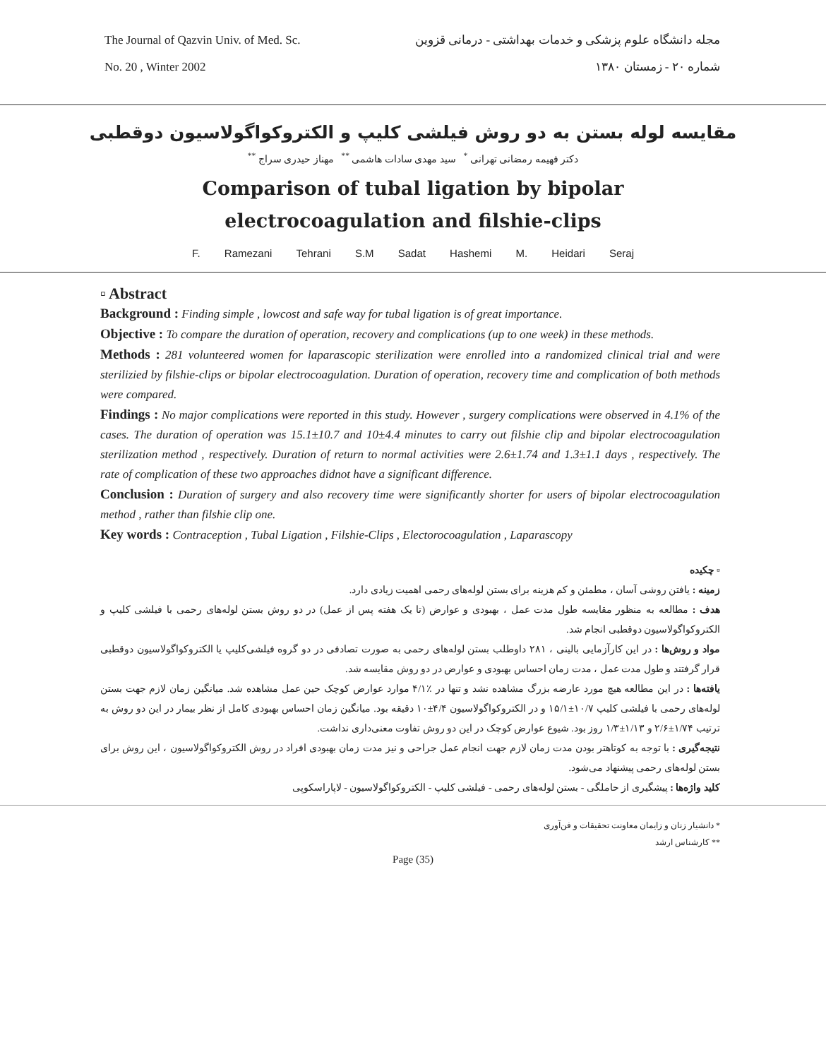The Journal of Qazvin Univ. of Med. Sc.
No. 20 , Winter 2002
مجله دانشگاه علوم پزشکی و خدمات بهداشتی - درمانی قزوین
شماره ۲۰ - زمستان ۱۳۸۰
مقایسه لوله بستن به دو روش فیلشی کلیپ و الکتروکواگولاسیون دوقطبی
دکتر فهیمه رمضانی تهرانی <sup>*</sup> سید مهدی سادات هاشمی <sup>**</sup> مهناز حیدری سراج <sup>**</sup>
Comparison of tubal ligation by bipolar
electrocoagulation and filshie-clips
F. Ramezani Tehrani S.M Sadat Hashemi M. Heidari Seraj
▫ Abstract
Background : Finding simple , lowcost and safe way for tubal ligation is of great importance.
Objective : To compare the duration of operation, recovery and complications (up to one week) in these methods.
Methods : 281 volunteered women for laparascopic sterilization were enrolled into a randomized clinical trial and were sterilizied by filshie-clips or bipolar electrocoagulation. Duration of operation, recovery time and complication of both methods were compared.
Findings : No major complications were reported in this study. However , surgery complications were observed in 4.1% of the cases. The duration of operation was 15.1±10.7 and 10±4.4 minutes to carry out filshie clip and bipolar electrocoagulation sterilization method , respectively. Duration of return to normal activities were 2.6±1.74 and 1.3±1.1 days , respectively. The rate of complication of these two approaches didnot have a significant difference.
Conclusion : Duration of surgery and also recovery time were significantly shorter for users of bipolar electrocoagulation method , rather than filshie clip one.
Key words : Contraception , Tubal Ligation , Filshie-Clips , Electorocoagulation , Laparascopy
▫ چکیده
زمینه : یافتن روشی آسان ، مطمئن و کم هزینه برای بستن لوله‌های رحمی اهمیت زیادی دارد.
هدف : مطالعه به منظور مقایسه طول مدت عمل ، بهبودی و عوارض (تا یک هفته پس از عمل) در دو روش بستن لوله‌های رحمی با فیلشی کلیپ و الکتروکواگولاسیون دوقطبی انجام شد.
مواد و روش‌ها : در این کارآزمایی بالینی ، ۲۸۱ داوطلب بستن لوله‌های رحمی به صورت تصادفی در دو گروه فیلشی‌کلیپ یا الکتروکواگولاسیون دوقطبی قرار گرفتند و طول مدت عمل ، مدت زمان احساس بهبودی و عوارض در دو روش مقایسه شد.
یافته‌ها : در این مطالعه هیچ مورد عارضه بزرگ مشاهده نشد و تنها در ٪۴/۱ موارد عوارض کوچک حین عمل مشاهده شد. میانگین زمان لازم جهت بستن لوله‌های رحمی با فیلشی کلیپ ۱۰/۷±۱۵/۱ و در الکتروکواگولاسیون ۴/۴±۱۰ دقیقه بود. میانگین زمان احساس بهبودی کامل از نظر بیمار در این دو روش به ترتیب ۱/۷۴±۲/۶ و ۱/۱۳±۱/۳ روز بود. شیوع عوارض کوچک در این دو روش تفاوت معنی‌داری نداشت.
نتیجه‌گیری : با توجه به کوتاهتر بودن مدت زمان لازم جهت انجام عمل جراحی و نیز مدت زمان بهبودی افراد در روش الکتروکواگولاسیون ، این روش برای بستن لوله‌های رحمی پیشنهاد می‌شود.
کلید واژه‌ها : پیشگیری از حاملگی - بستن لوله‌های رحمی - فیلشی کلیپ - الکتروکواگولاسیون - لاپاراسکوپی
* دانشیار زنان و زایمان معاونت تحقیقات و فن‌آوری
** کارشناس ارشد
Page (35)